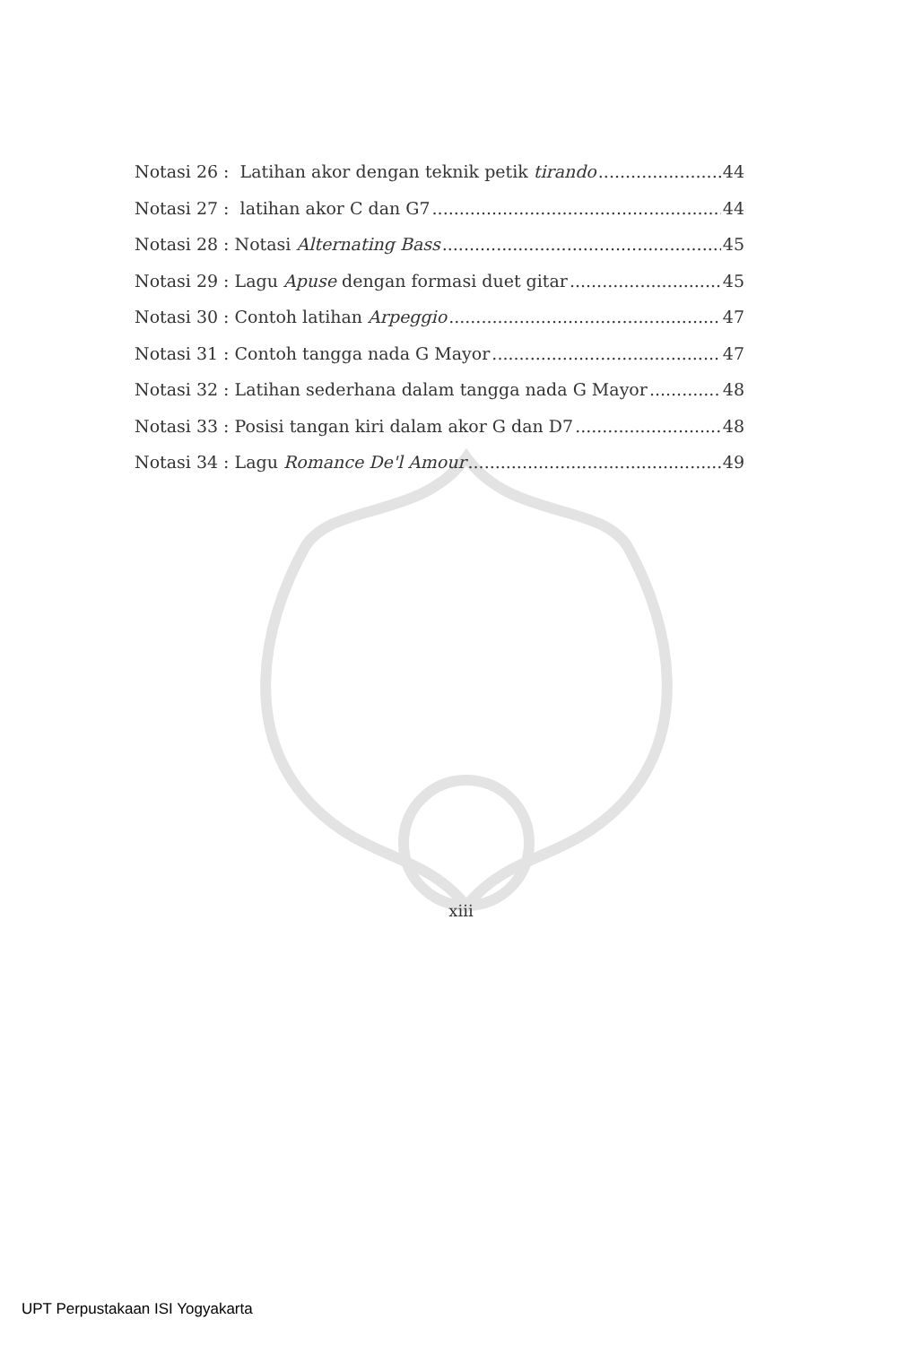Notasi 26 : Latihan akor dengan teknik petik tirando 44
Notasi 27 : latihan akor C dan G7 44
Notasi 28 : Notasi Alternating Bass 45
Notasi 29 : Lagu Apuse dengan formasi duet gitar 45
Notasi 30 : Contoh latihan Arpeggio 47
Notasi 31 : Contoh tangga nada G Mayor 47
Notasi 32 : Latihan sederhana dalam tangga nada G Mayor 48
Notasi 33 : Posisi tangan kiri dalam akor G dan D7 48
Notasi 34 : Lagu Romance De'l Amour 49
xiii
UPT Perpustakaan ISI Yogyakarta